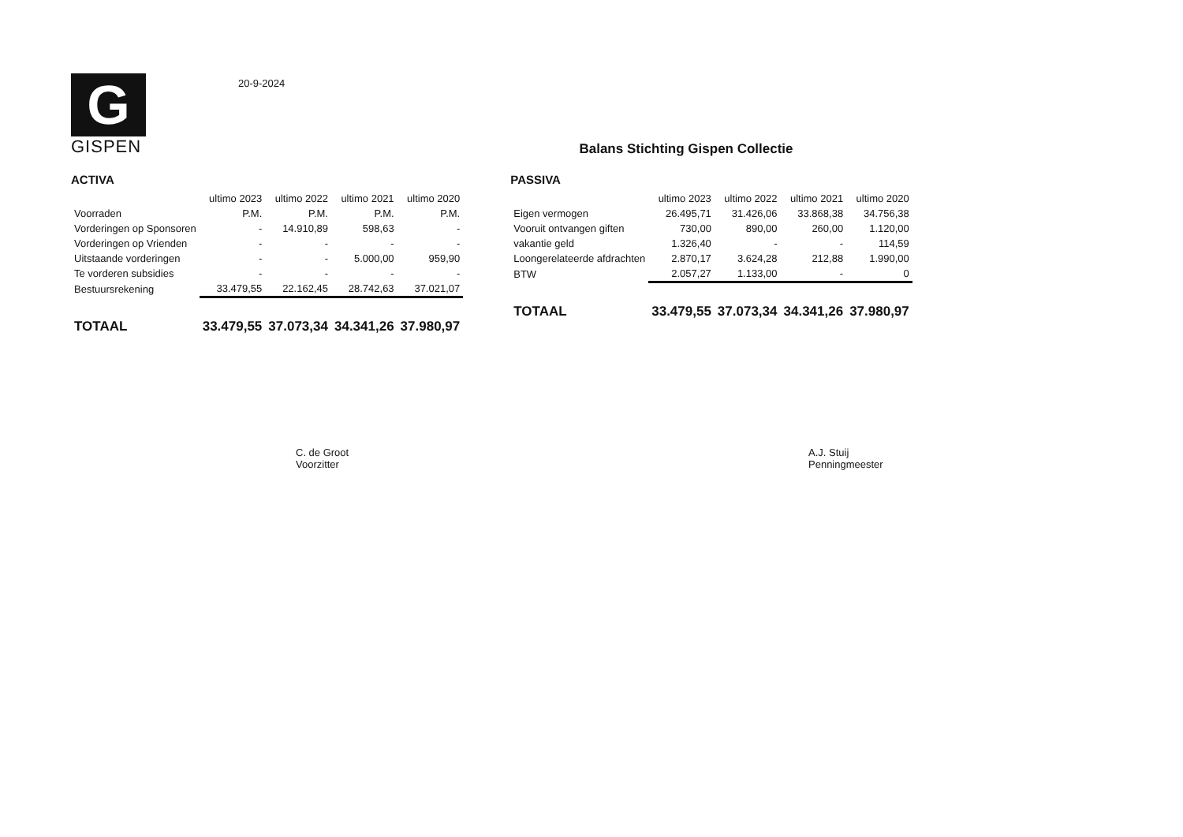G
GISPEN
20-9-2024
Balans Stichting Gispen Collectie
ACTIVA
| | ultimo 2023 | ultimo 2022 | ultimo 2021 | ultimo 2020 |
| --- | --- | --- | --- | --- |
| Voorraden | P.M. | P.M. | P.M. | P.M. |
| Vorderingen op Sponsoren | - | 14.910,89 | 598,63 | - |
| Vorderingen op Vrienden | - | - | - | - |
| Uitstaande vorderingen | - | - | 5.000,00 | 959,90 |
| Te vorderen subsidies | - | - | - | - |
| Bestuursrekening | 33.479,55 | 22.162,45 | 28.742,63 | 37.021,07 |
| TOTAAL | 33.479,55 | 37.073,34 | 34.341,26 | 37.980,97 |
PASSIVA
| | ultimo 2023 | ultimo 2022 | ultimo 2021 | ultimo 2020 |
| --- | --- | --- | --- | --- |
| Eigen vermogen | 26.495,71 | 31.426,06 | 33.868,38 | 34.756,38 |
| Vooruit ontvangen giften | 730,00 | 890,00 | 260,00 | 1.120,00 |
| vakantie geld | 1.326,40 | - | - | 114,59 |
| Loongerelateerde afdrachten | 2.870,17 | 3.624,28 | 212,88 | 1.990,00 |
| BTW | 2.057,27 | 1.133,00 | - | 0 |
| TOTAAL | 33.479,55 | 37.073,34 | 34.341,26 | 37.980,97 |
C. de Groot
Voorzitter
A.J. Stuij
Penningmeester